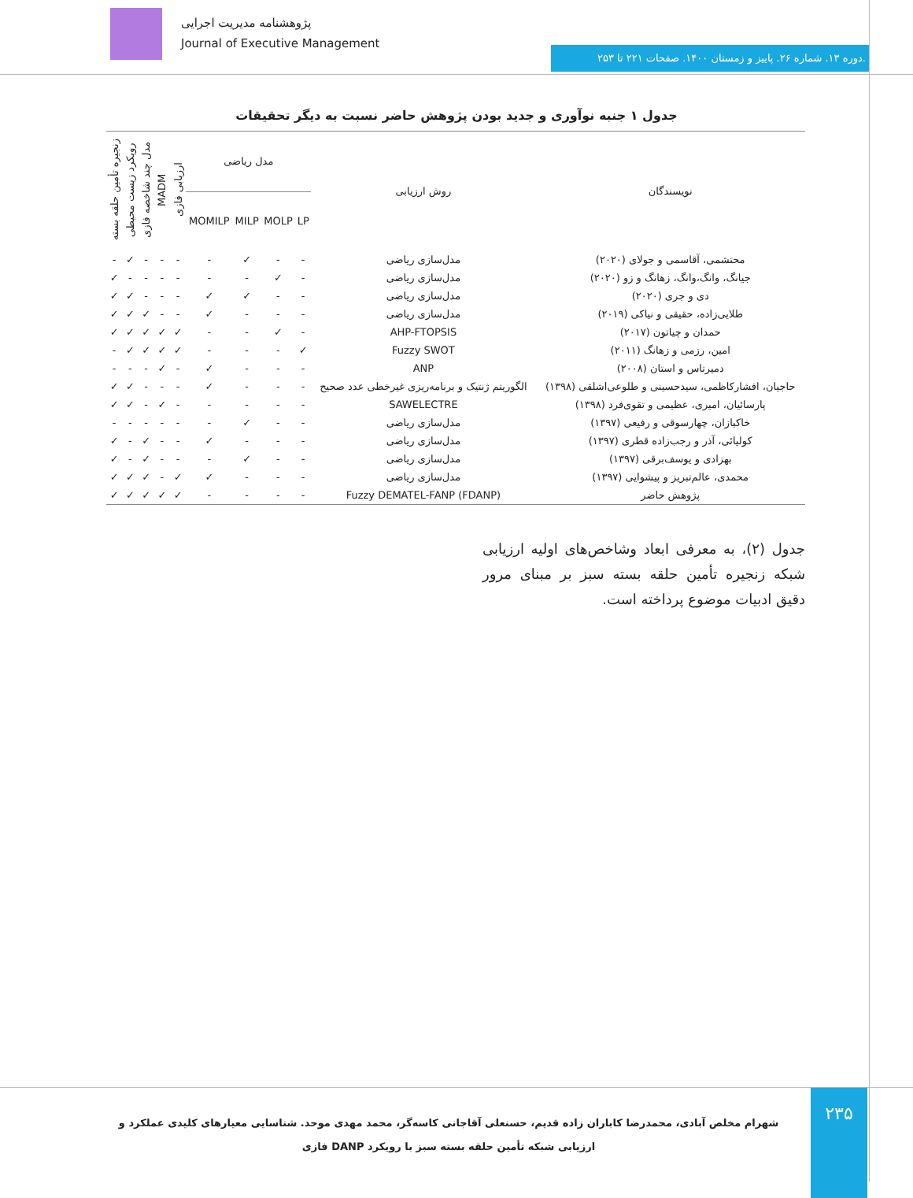پژوهشنامه مدیریت اجرایی
Journal of Executive Management
دوره ۱۳. شماره ۲۶. پاییز و زمستان ۱۴۰۰. صفحات ۲۲۱ تا ۲۵۳.
جدول ۱ جنبه نوآوری و جدید بودن پژوهش حاضر نسبت به دیگر تحقیقات
| نویسندگان | روش ارزیابی | مدل ریاضی | | | | ارزیابی فازی | MADM | مدل چند شاخصه فازی | رویکرد زیست محیطی | زنجیره تأمین حلقه بسته |
| --- | --- | --- | --- | --- | --- | --- | --- | --- | --- | --- |
| | | LP | MOLP | MILP | MOMILP | | | | | |
| محتشمی، آقاسمی و جولای (۲۰۲۰) | مدل‌سازی ریاضی | - | - | ✓ | - | - | - | - | ✓ | - |
| جیانگ، وانگ،وانگ، زهانگ و زو (۲۰۲۰) | مدل‌سازی ریاضی | - | ✓ | - | - | - | - | - | - | ✓ |
| دی و جری (۲۰۲۰) | مدل‌سازی ریاضی | - | - | ✓ | ✓ | - | - | - | ✓ | ✓ |
| طلایی‌زاده، حقیقی و نیاکی (۲۰۱۹) | مدل‌سازی ریاضی | - | - | - | ✓ | - | - | ✓ | ✓ | ✓ |
| حمدان و چیاتون (۲۰۱۷) | AHP-FTOPSIS | - | ✓ | - | - | ✓ | ✓ | ✓ | ✓ | ✓ |
| امین، رزمی و زهانگ (۲۰۱۱) | Fuzzy SWOT | ✓ | - | - | - | ✓ | ✓ | ✓ | ✓ | - |
| دمیرتاس و استان (۲۰۰۸) | ANP | - | - | - | ✓ | - | ✓ | - | - | - |
| حاجیان، افشارکاظمی، سیدحسینی و طلوعی‌اشلقی (۱۳۹۸) | الگوریتم ژنتیک و برنامه‌ریزی غیرخطی عدد صحیح | - | - | - | ✓ | - | - | - | ✓ | ✓ |
| پارسائیان، امیری، عظیمی و تقوی‌فرد (۱۳۹۸) | SAWELECTRE | - | - | - | - | - | ✓ | - | ✓ | ✓ |
| خاکبازان، چهارسوقی و رفیعی (۱۳۹۷) | مدل‌سازی ریاضی | - | - | ✓ | - | - | - | - | - | - |
| کولیائی، آذر و رجب‌زاده قطری (۱۳۹۷) | مدل‌سازی ریاضی | - | - | - | ✓ | - | - | ✓ | - | ✓ |
| بهزادی و یوسف‌برقی (۱۳۹۷) | مدل‌سازی ریاضی | - | - | ✓ | - | - | - | ✓ | - | ✓ |
| محمدی، عالم‌تبریز و پیشوایی (۱۳۹۷) | مدل‌سازی ریاضی | - | - | - | ✓ | ✓ | - | ✓ | ✓ | ✓ |
| پژوهش حاضر | Fuzzy DEMATEL-FANP (FDANP) | - | - | - | - | ✓ | ✓ | ✓ | ✓ | ✓ |
جدول (۲)، به معرفی ابعاد وشاخص‌های اولیه ارزیابی شبکه زنجیره تأمین حلقه بسته سبز بر مبنای مرور دقیق ادبیات موضوع پرداخته است.
شهرام مخلص آبادی، محمدرضا کاباران زاده قدیم، حسنعلی آقاجانی کاسه‌گر، محمد مهدی موحد. شناسایی معیارهای کلیدی عملکرد و ارزیابی شبکه تأمین حلقه بسته سبز با رویکرد DANP فازی
۲۳۵